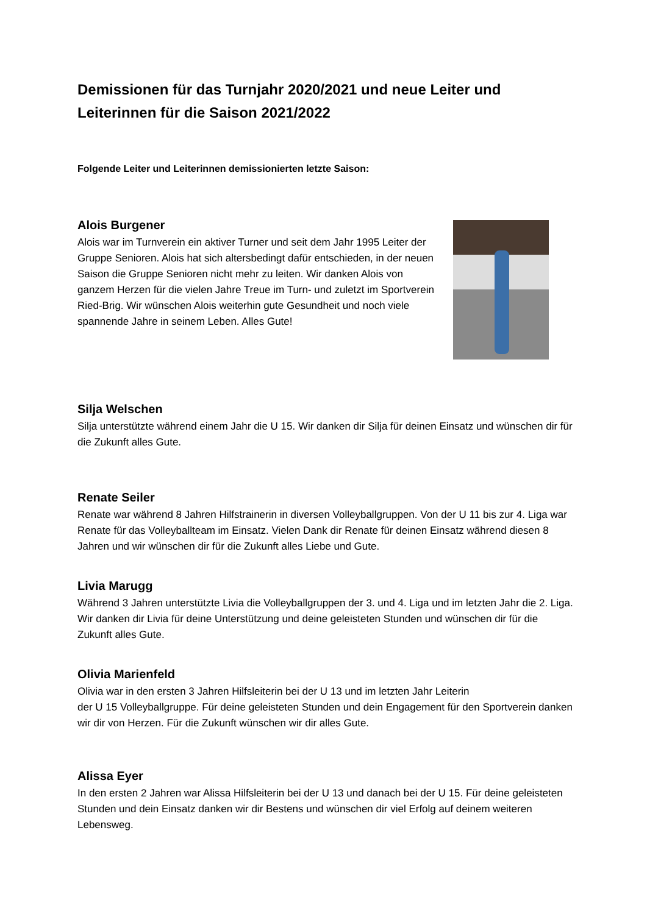Demissionen für das Turnjahr 2020/2021 und neue Leiter und Leiterinnen für die Saison 2021/2022
Folgende Leiter und Leiterinnen demissionierten letzte Saison:
Alois Burgener
Alois war im Turnverein ein aktiver Turner und seit dem Jahr 1995 Leiter der Gruppe Senioren. Alois hat sich altersbedingt dafür entschieden, in der neuen Saison die Gruppe Senioren nicht mehr zu leiten. Wir danken Alois von ganzem Herzen für die vielen Jahre Treue im Turn- und zuletzt im Sportverein Ried-Brig. Wir wünschen Alois weiterhin gute Gesundheit und noch viele spannende Jahre in seinem Leben. Alles Gute!
Silja Welschen
Silja unterstützte während einem Jahr die U 15. Wir danken dir Silja für deinen Einsatz und wünschen dir für die Zukunft alles Gute.
Renate Seiler
Renate war während 8 Jahren Hilfstrainerin in diversen Volleyballgruppen. Von der U 11 bis zur 4. Liga war Renate für das Volleyballteam im Einsatz. Vielen Dank dir Renate für deinen Einsatz während diesen 8 Jahren und wir wünschen dir für die Zukunft alles Liebe und Gute.
Livia Marugg
Während 3 Jahren unterstützte Livia die Volleyballgruppen der 3. und 4. Liga und im letzten Jahr die 2. Liga. Wir danken dir Livia für deine Unterstützung und deine geleisteten Stunden und wünschen dir für die Zukunft alles Gute.
Olivia Marienfeld
Olivia war in den ersten 3 Jahren Hilfsleiterin bei der U 13 und im letzten Jahr Leiterin
der U 15 Volleyballgruppe. Für deine geleisteten Stunden und dein Engagement für den Sportverein danken wir dir von Herzen. Für die Zukunft wünschen wir dir alles Gute.
Alissa Eyer
In den ersten 2 Jahren war Alissa Hilfsleiterin bei der U 13 und danach bei der U 15. Für deine geleisteten Stunden und dein Einsatz danken wir dir Bestens und wünschen dir viel Erfolg auf deinem weiteren Lebensweg.